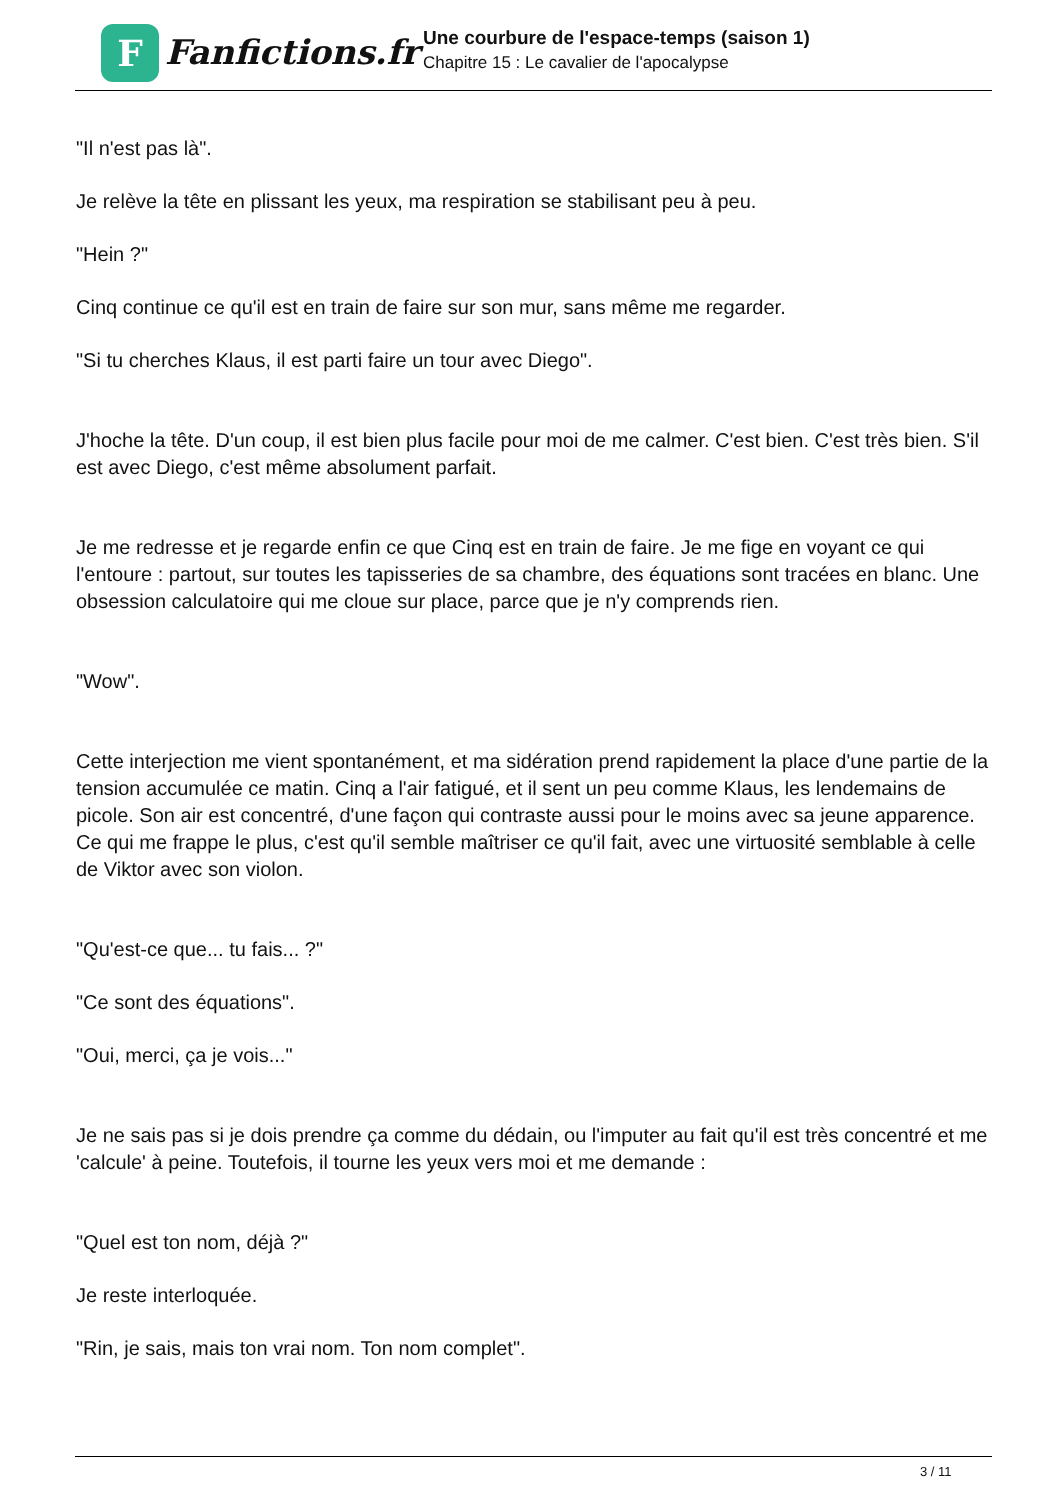F
Fanfictions.fr
Une courbure de l'espace-temps (saison 1)
Chapitre 15 : Le cavalier de l'apocalypse
"Il n'est pas là".
Je relève la tête en plissant les yeux, ma respiration se stabilisant peu à peu.
"Hein ?"
Cinq continue ce qu'il est en train de faire sur son mur, sans même me regarder.
"Si tu cherches Klaus, il est parti faire un tour avec Diego".
J'hoche la tête. D'un coup, il est bien plus facile pour moi de me calmer. C'est bien. C'est très bien. S'il est avec Diego, c'est même absolument parfait.
Je me redresse et je regarde enfin ce que Cinq est en train de faire. Je me fige en voyant ce qui l'entoure : partout, sur toutes les tapisseries de sa chambre, des équations sont tracées en blanc. Une obsession calculatoire qui me cloue sur place, parce que je n'y comprends rien.
"Wow".
Cette interjection me vient spontanément, et ma sidération prend rapidement la place d'une partie de la tension accumulée ce matin. Cinq a l'air fatigué, et il sent un peu comme Klaus, les lendemains de picole. Son air est concentré, d'une façon qui contraste aussi pour le moins avec sa jeune apparence. Ce qui me frappe le plus, c'est qu'il semble maîtriser ce qu'il fait, avec une virtuosité semblable à celle de Viktor avec son violon.
"Qu'est-ce que... tu fais... ?"
"Ce sont des équations".
"Oui, merci, ça je vois..."
Je ne sais pas si je dois prendre ça comme du dédain, ou l'imputer au fait qu'il est très concentré et me 'calcule' à peine. Toutefois, il tourne les yeux vers moi et me demande :
"Quel est ton nom, déjà ?"
Je reste interloquée.
"Rin, je sais, mais ton vrai nom. Ton nom complet".
3 / 11